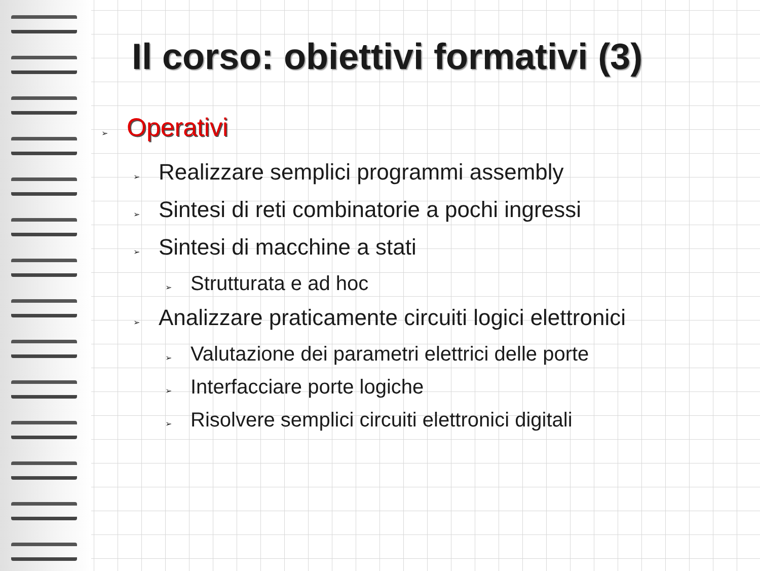Il corso: obiettivi formativi (3)
➢ Operativi
➢ Realizzare semplici programmi assembly
➢ Sintesi di reti combinatorie a pochi ingressi
➢ Sintesi di macchine a stati
➢ Strutturata e ad hoc
➢ Analizzare praticamente circuiti logici elettronici
➢ Valutazione dei parametri elettrici delle porte
➢ Interfacciare porte logiche
➢ Risolvere semplici circuiti elettronici digitali